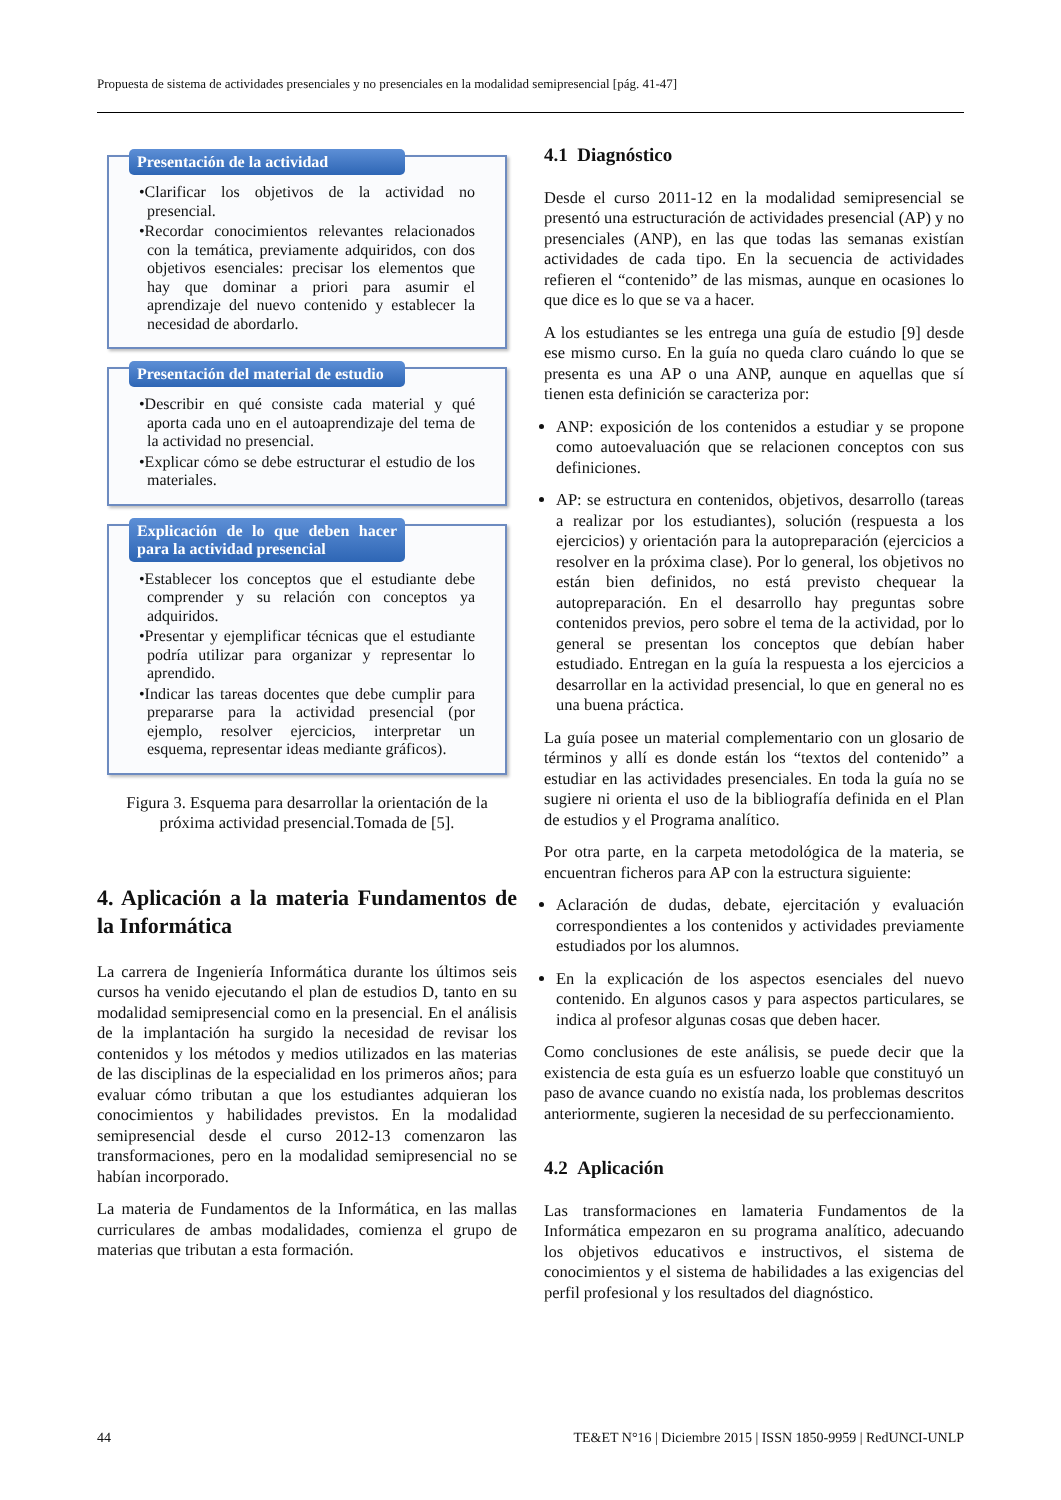Propuesta de sistema de actividades presenciales y no presenciales en la modalidad semipresencial [pág. 41-47]
Presentación de la actividad
•Clarificar los objetivos de la actividad no presencial.
•Recordar conocimientos relevantes relacionados con la temática, previamente adquiridos, con dos objetivos esenciales: precisar los elementos que hay que dominar a priori para asumir el aprendizaje del nuevo contenido y establecer la necesidad de abordarlo.
Presentación del material de estudio
•Describir en qué consiste cada material y qué aporta cada uno en el autoaprendizaje del tema de la actividad no presencial.
•Explicar cómo se debe estructurar el estudio de los materiales.
Explicación de lo que deben hacer para la actividad presencial
•Establecer los conceptos que el estudiante debe comprender y su relación con conceptos ya adquiridos.
•Presentar y ejemplificar técnicas que el estudiante podría utilizar para organizar y representar lo aprendido.
•Indicar las tareas docentes que debe cumplir para prepararse para la actividad presencial (por ejemplo, resolver ejercicios, interpretar un esquema, representar ideas mediante gráficos).
Figura 3. Esquema para desarrollar la orientación de la próxima actividad presencial.Tomada de [5].
4. Aplicación a la materia Fundamentos de la Informática
La carrera de Ingeniería Informática durante los últimos seis cursos ha venido ejecutando el plan de estudios D, tanto en su modalidad semipresencial como en la presencial. En el análisis de la implantación ha surgido la necesidad de revisar los contenidos y los métodos y medios utilizados en las materias de las disciplinas de la especialidad en los primeros años; para evaluar cómo tributan a que los estudiantes adquieran los conocimientos y habilidades previstos. En la modalidad semipresencial desde el curso 2012-13 comenzaron las transformaciones, pero en la modalidad semipresencial no se habían incorporado.
La materia de Fundamentos de la Informática, en las mallas curriculares de ambas modalidades, comienza el grupo de materias que tributan a esta formación.
4.1 Diagnóstico
Desde el curso 2011-12 en la modalidad semipresencial se presentó una estructuración de actividades presencial (AP) y no presenciales (ANP), en las que todas las semanas existían actividades de cada tipo. En la secuencia de actividades refieren el “contenido” de las mismas, aunque en ocasiones lo que dice es lo que se va a hacer.
A los estudiantes se les entrega una guía de estudio [9] desde ese mismo curso. En la guía no queda claro cuándo lo que se presenta es una AP o una ANP, aunque en aquellas que sí tienen esta definición se caracteriza por:
ANP: exposición de los contenidos a estudiar y se propone como autoevaluación que se relacionen conceptos con sus definiciones.
AP: se estructura en contenidos, objetivos, desarrollo (tareas a realizar por los estudiantes), solución (respuesta a los ejercicios) y orientación para la autopreparación (ejercicios a resolver en la próxima clase). Por lo general, los objetivos no están bien definidos, no está previsto chequear la autopreparación. En el desarrollo hay preguntas sobre contenidos previos, pero sobre el tema de la actividad, por lo general se presentan los conceptos que debían haber estudiado. Entregan en la guía la respuesta a los ejercicios a desarrollar en la actividad presencial, lo que en general no es una buena práctica.
La guía posee un material complementario con un glosario de términos y allí es donde están los “textos del contenido” a estudiar en las actividades presenciales. En toda la guía no se sugiere ni orienta el uso de la bibliografía definida en el Plan de estudios y el Programa analítico.
Por otra parte, en la carpeta metodológica de la materia, se encuentran ficheros para AP con la estructura siguiente:
Aclaración de dudas, debate, ejercitación y evaluación correspondientes a los contenidos y actividades previamente estudiados por los alumnos.
En la explicación de los aspectos esenciales del nuevo contenido. En algunos casos y para aspectos particulares, se indica al profesor algunas cosas que deben hacer.
Como conclusiones de este análisis, se puede decir que la existencia de esta guía es un esfuerzo loable que constituyó un paso de avance cuando no existía nada, los problemas descritos anteriormente, sugieren la necesidad de su perfeccionamiento.
4.2 Aplicación
Las transformaciones en lamateria Fundamentos de la Informática empezaron en su programa analítico, adecuando los objetivos educativos e instructivos, el sistema de conocimientos y el sistema de habilidades a las exigencias del perfil profesional y los resultados del diagnóstico.
44 TE&ET N°16 | Diciembre 2015 | ISSN 1850-9959 | RedUNCI-UNLP